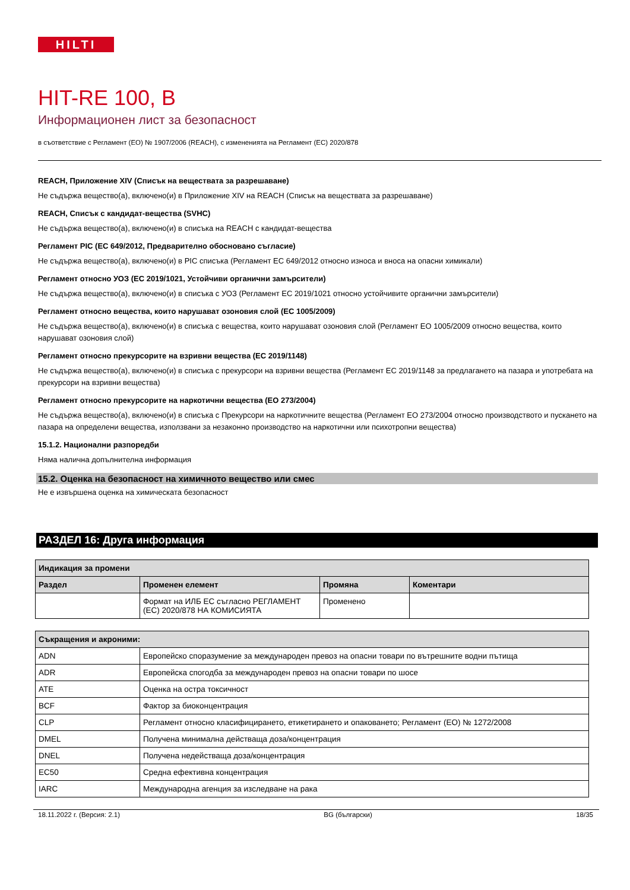HILTI
HIT-RE 100, B
Информационен лист за безопасност
в съответствие с Регламент (ЕО) № 1907/2006 (REACH), с измененията на Регламент (ЕС) 2020/878
REACH, Приложение XIV (Списък на веществата за разрешаване)
Не съдържа вещество(а), включено(и) в Приложение XIV на REACH (Списък на веществата за разрешаване)
REACH, Списък с кандидат-вещества (SVHC)
Не съдържа вещество(а), включено(и) в списъка на REACH с кандидат-вещества
Регламент PIC (ЕС 649/2012, Предварително обосновано съгласие)
Не съдържа вещество(а), включено(и) в PIC списъка (Регламент ЕС 649/2012 относно износа и вноса на опасни химикали)
Регламент относно УОЗ (ЕС 2019/1021, Устойчиви органични замърсители)
Не съдържа вещество(а), включено(и) в списъка с УОЗ (Регламент ЕС 2019/1021 относно устойчивите органични замърсители)
Регламент относно вещества, които нарушават озоновия слой (ЕС 1005/2009)
Не съдържа вещество(а), включено(и) в списъка с вещества, които нарушават озоновия слой (Регламент ЕО 1005/2009 относно вещества, които нарушават озоновия слой)
Регламент относно прекурсорите на взривни вещества (ЕС 2019/1148)
Не съдържа вещество(а), включено(и) в списъка с прекурсори на взривни вещества (Регламент ЕС 2019/1148 за предлагането на пазара и употребата на прекурсори на взривни вещества)
Регламент относно прекурсорите на наркотични вещества (ЕО 273/2004)
Не съдържа вещество(а), включено(и) в списъка с Прекурсори на наркотичните вещества (Регламент ЕО 273/2004 относно производството и пускането на пазара на определени вещества, използвани за незаконно производство на наркотични или психотропни вещества)
15.1.2. Национални разпоредби
Няма налична допълнителна информация
15.2. Оценка на безопасност на химичното вещество или смес
Не е извършена оценка на химическата безопасност
РАЗДЕЛ 16: Друга информация
| Индикация за промени | | | |
| --- | --- | --- | --- |
| Раздел | Променен елемент | Промяна | Коментари |
| | Формат на ИЛБ ЕС съгласно РЕГЛАМЕНТ (ЕС) 2020/878 НА КОМИСИЯТА | Променено | |
| Съкращения и акроними: | |
| --- | --- |
| ADN | Европейско споразумение за международен превоз на опасни товари по вътрешните водни пътища |
| ADR | Европейска спогодба за международен превоз на опасни товари по шосе |
| ATE | Оценка на остра токсичност |
| BCF | Фактор за биоконцентрация |
| CLP | Регламент относно класифицирането, етикетирането и опаковането; Регламент (ЕО) № 1272/2008 |
| DMEL | Получена минимална действаща доза/концентрация |
| DNEL | Получена недействаща доза/концентрация |
| EC50 | Средна ефективна концентрация |
| IARC | Международна агенция за изследване на рака |
18.11.2022 г. (Версия: 2.1) BG (български) 18/35